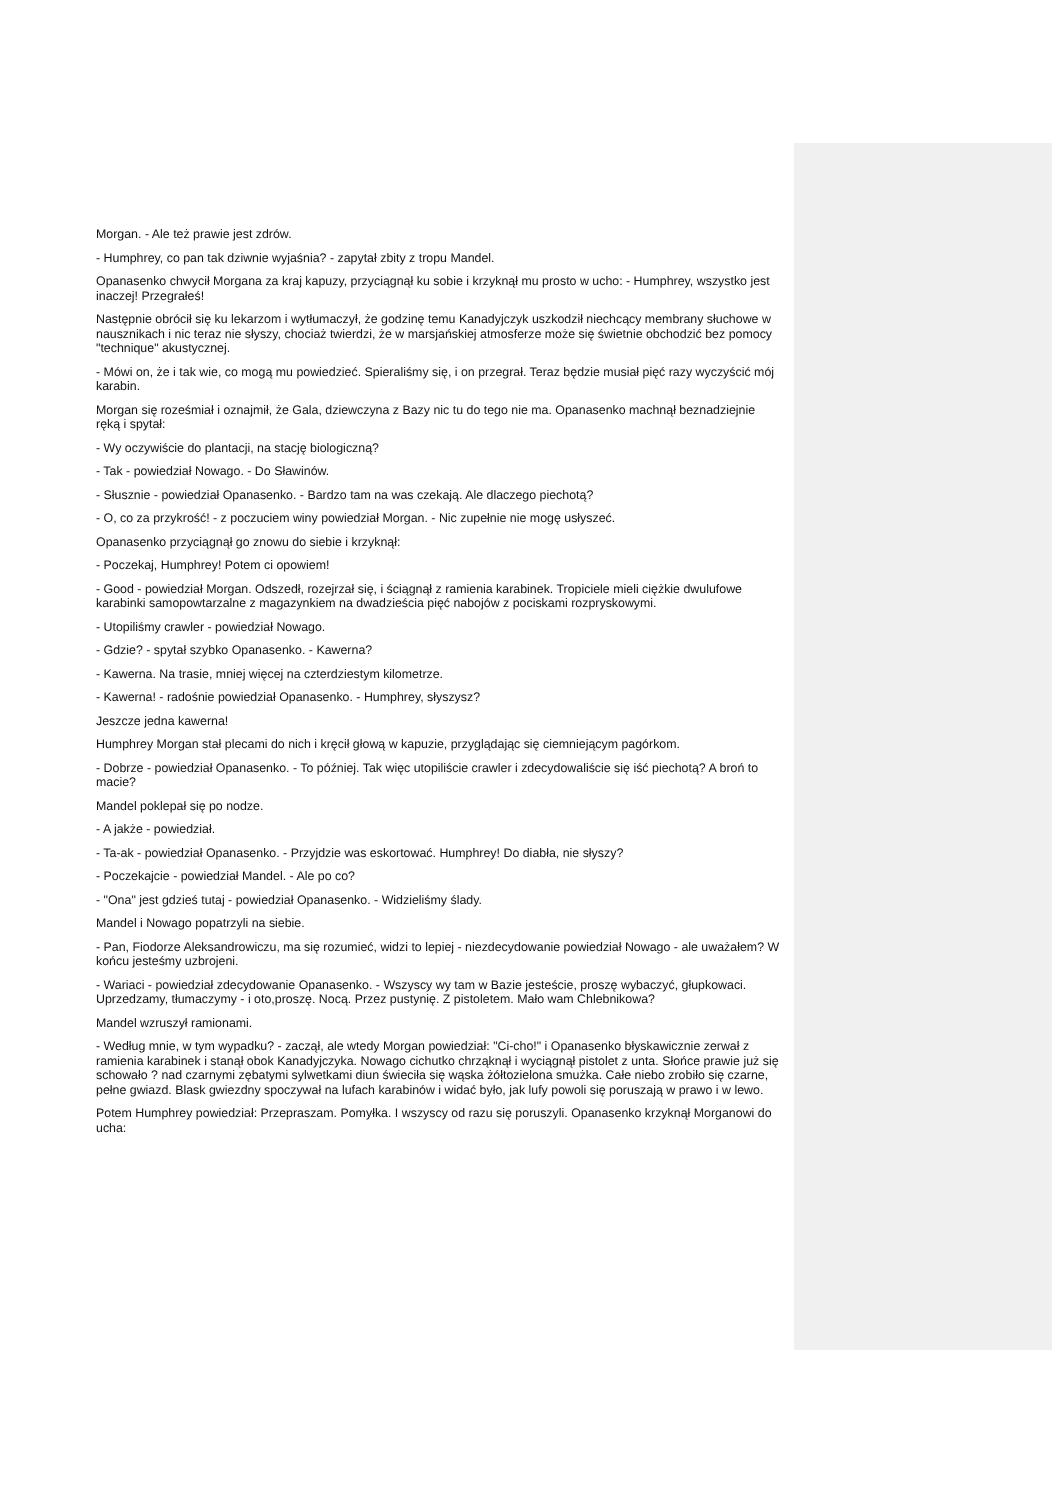Morgan. - Ale też prawie jest zdrów.
- Humphrey, co pan tak dziwnie wyjaśnia? - zapytał zbity z tropu Mandel.
Opanasenko chwycił Morgana za kraj kapuzy, przyciągnął ku sobie i krzyknął mu prosto w ucho: - Humphrey, wszystko jest inaczej! Przegrałeś!
Następnie obrócił się ku lekarzom i wytłumaczył, że godzinę temu Kanadyjczyk uszkodził niechcący membrany słuchowe w nausznikach i nic teraz nie słyszy, chociaż twierdzi, że w marsjańskiej atmosferze może się świetnie obchodzić bez pomocy "technique" akustycznej.
- Mówi on, że i tak wie, co mogą mu powiedzieć. Spieraliśmy się, i on przegrał. Teraz będzie musiał pięć razy wyczyścić mój karabin.
Morgan się roześmiał i oznajmił, że Gala, dziewczyna z Bazy nic tu do tego nie ma. Opanasenko machnął beznadziejnie ręką i spytał:
- Wy oczywiście do plantacji, na stację biologiczną?
- Tak - powiedział Nowago. - Do Sławinów.
- Słusznie - powiedział Opanasenko. - Bardzo tam na was czekają. Ale dlaczego piechotą?
- O, co za przykrość! - z poczuciem winy powiedział Morgan. - Nic zupełnie nie mogę usłyszeć.
Opanasenko przyciągnął go znowu do siebie i krzyknął:
- Poczekaj, Humphrey! Potem ci opowiem!
- Good - powiedział Morgan. Odszedł, rozejrzał się, i ściągnął z ramienia karabinek. Tropiciele mieli ciężkie dwulufowe karabinki samopowtarzalne z magazynkiem na dwadzieścia pięć nabojów z pociskami rozpryskowymi.
- Utopiliśmy crawler - powiedział Nowago.
- Gdzie? - spytał szybko Opanasenko. - Kawerna?
- Kawerna. Na trasie, mniej więcej na czterdziestym kilometrze.
- Kawerna! - radośnie powiedział Opanasenko. - Humphrey, słyszysz?
Jeszcze jedna kawerna!
Humphrey Morgan stał plecami do nich i kręcił głową w kapuzie, przyglądając się ciemniejącym pagórkom.
- Dobrze - powiedział Opanasenko. - To później. Tak więc utopiliście crawler i zdecydowaliście się iść piechotą? A broń to macie?
Mandel poklepał się po nodze.
- A jakże - powiedział.
- Ta-ak - powiedział Opanasenko. - Przyjdzie was eskortować. Humphrey! Do diabła, nie słyszy?
- Poczekajcie - powiedział Mandel. - Ale po co?
- "Ona" jest gdzieś tutaj - powiedział Opanasenko. - Widzieliśmy ślady.
Mandel i Nowago popatrzyli na siebie.
- Pan, Fiodorze Aleksandrowiczu, ma się rozumieć, widzi to lepiej - niezdecydowanie powiedział Nowago - ale uważałem? W końcu jesteśmy uzbrojeni.
- Wariaci - powiedział zdecydowanie Opanasenko. - Wszyscy wy tam w Bazie jesteście, proszę wybaczyć, głupkowaci. Uprzedzamy, tłumaczymy - i oto,proszę. Nocą. Przez pustynię. Z pistoletem. Mało wam Chlebnikowa?
Mandel wzruszył ramionami.
- Według mnie, w tym wypadku? - zaczął, ale wtedy Morgan powiedział: "Ci-cho!" i Opanasenko błyskawicznie zerwał z ramienia karabinek i stanął obok Kanadyjczyka. Nowago cichutko chrząknął i wyciągnął pistolet z unta. Słońce prawie już się schowało ? nad czarnymi zębatymi sylwetkami diun świeciła się wąska żółtozielona smużka. Całe niebo zrobiło się czarne, pełne gwiazd. Blask gwiezdny spoczywał na lufach karabinów i widać było, jak lufy powoli się poruszają w prawo i w lewo.
Potem Humphrey powiedział: Przepraszam. Pomyłka. I wszyscy od razu się poruszyli. Opanasenko krzyknął Morganowi do ucha: